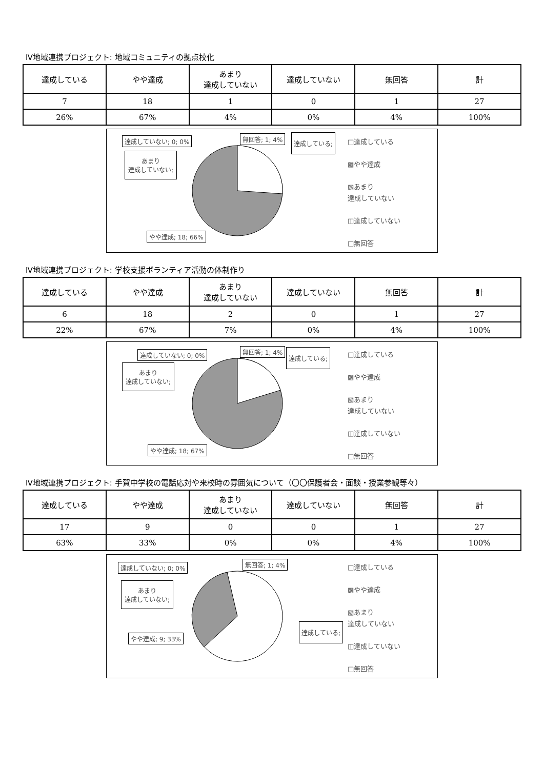Ⅳ地域連携プロジェクト: 地域コミュニティの拠点校化
| 達成している | やや達成 | あまり 達成していない | 達成していない | 無回答 | 計 |
| --- | --- | --- | --- | --- | --- |
| 7 | 18 | 1 | 0 | 1 | 27 |
| 26% | 67% | 4% | 0% | 4% | 100% |
達成していない; 0; 0% 無回答; 1; 4% 達成している;
あまり
達成していない;
やや達成; 18; 66%
□達成している
▩やや達成
▧あまり
達成していない
◫達成していない
□無回答
Ⅳ地域連携プロジェクト: 学校支援ボランティア活動の体制作り
| 達成している | やや達成 | あまり 達成していない | 達成していない | 無回答 | 計 |
| --- | --- | --- | --- | --- | --- |
| 6 | 18 | 2 | 0 | 1 | 27 |
| 22% | 67% | 7% | 0% | 4% | 100% |
達成していない; 0; 0% 無回答; 1; 4% 達成している;
あまり
達成していない;
やや達成; 18; 67%
□達成している
▩やや達成
▧あまり
達成していない
◫達成していない
□無回答
Ⅳ地域連携プロジェクト: 手賀中学校の電話応対や来校時の雰囲気について（〇〇保護者会・面談・授業参観等々）
| 達成している | やや達成 | あまり 達成していない | 達成していない | 無回答 | 計 |
| --- | --- | --- | --- | --- | --- |
| 17 | 9 | 0 | 0 | 1 | 27 |
| 63% | 33% | 0% | 0% | 4% | 100% |
達成していない; 0; 0% 無回答; 1; 4%
達成している;
あまり
達成していない;
やや達成; 9; 33%
□達成している
▩やや達成
▧あまり
達成していない
◫達成していない
□無回答